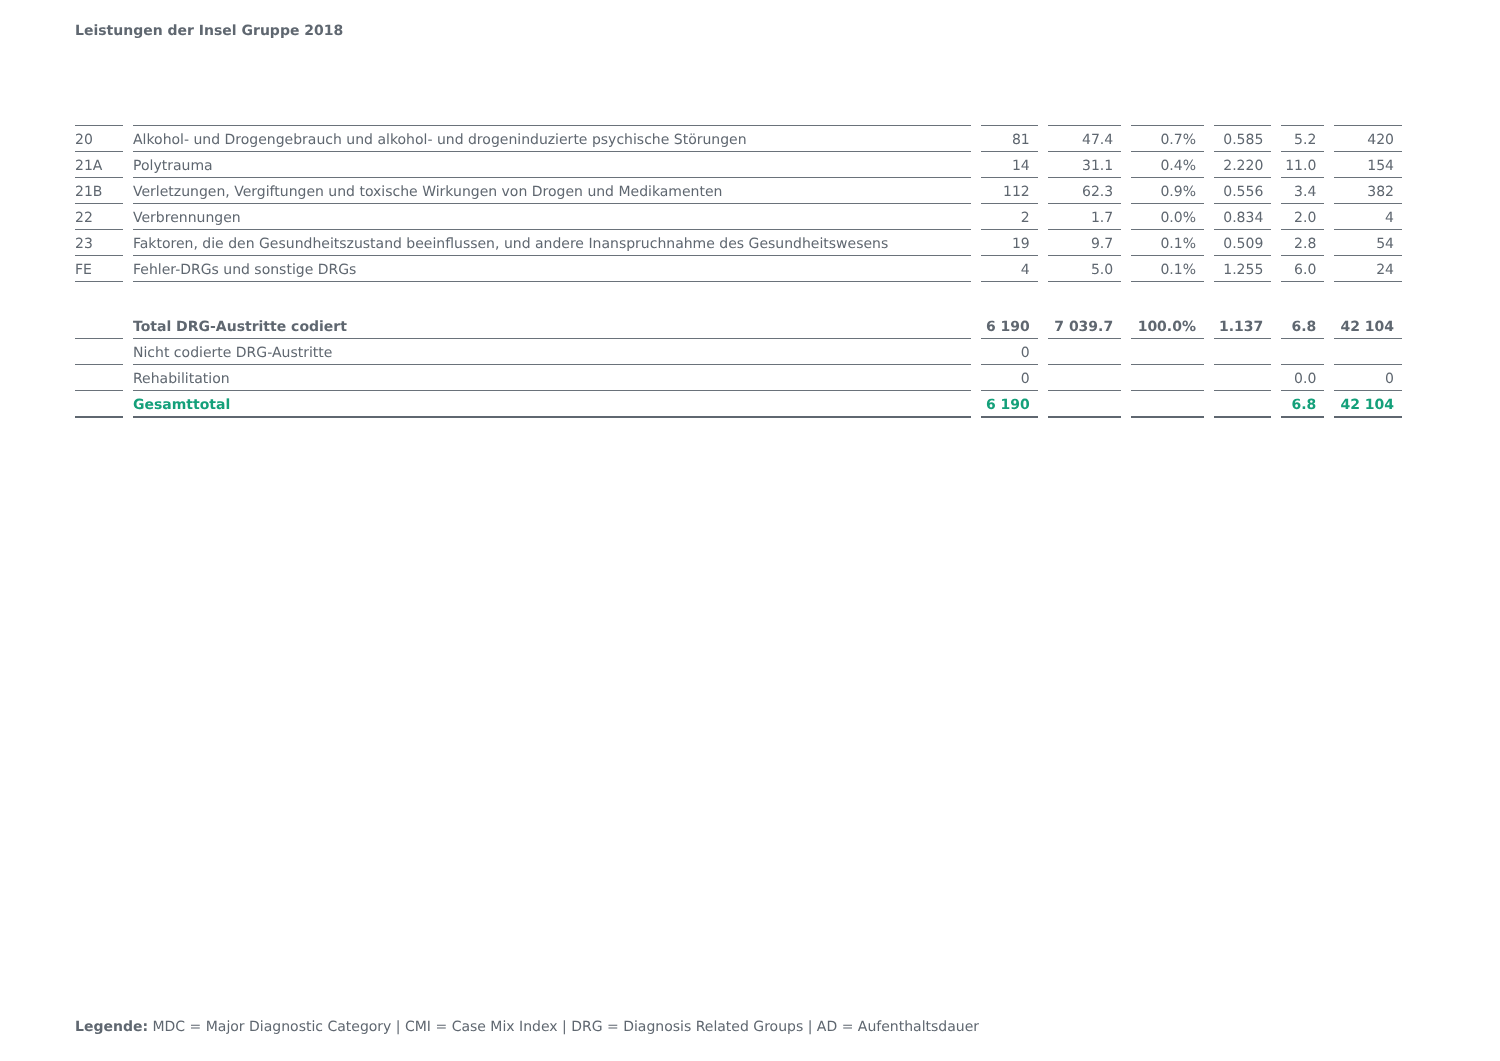Leistungen der Insel Gruppe 2018
| 20 | Alkohol- und Drogengebrauch und alkohol- und drogeninduzierte psychische Störungen | 81 | 47.4 | 0.7% | 0.585 | 5.2 | 420 |
| 21A | Polytrauma | 14 | 31.1 | 0.4% | 2.220 | 11.0 | 154 |
| 21B | Verletzungen, Vergiftungen und toxische Wirkungen von Drogen und Medikamenten | 112 | 62.3 | 0.9% | 0.556 | 3.4 | 382 |
| 22 | Verbrennungen | 2 | 1.7 | 0.0% | 0.834 | 2.0 | 4 |
| 23 | Faktoren, die den Gesundheitszustand beeinflussen, und andere Inanspruchnahme des Gesundheitswesens | 19 | 9.7 | 0.1% | 0.509 | 2.8 | 54 |
| FE | Fehler-DRGs und sonstige DRGs | 4 | 5.0 | 0.1% | 1.255 | 6.0 | 24 |
| | Total DRG-Austritte codiert | 6 190 | 7 039.7 | 100.0% | 1.137 | 6.8 | 42 104 |
| | Nicht codierte DRG-Austritte | 0 | | | | | |
| | Rehabilitation | 0 | | | | 0.0 | 0 |
| | Gesamttotal | 6 190 | | | | 6.8 | 42 104 |
Legende: MDC = Major Diagnostic Category | CMI = Case Mix Index | DRG = Diagnosis Related Groups | AD = Aufenthaltsdauer